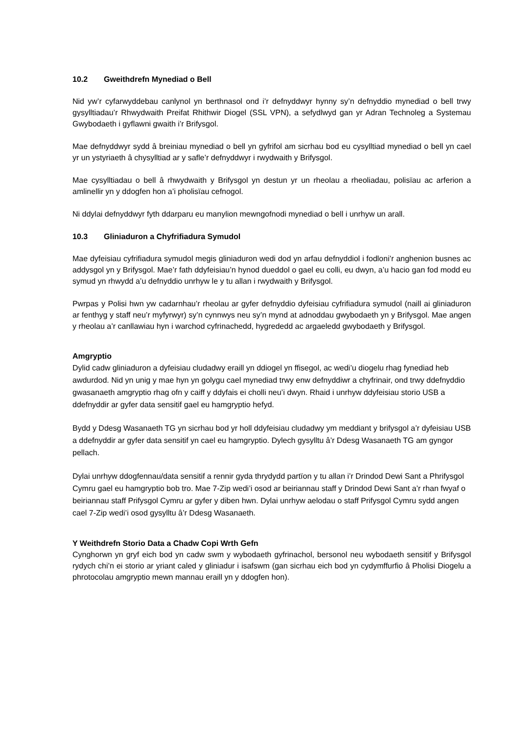10.2 Gweithdrefn Mynediad o Bell
Nid yw’r cyfarwyddebau canlynol yn berthnasol ond i’r defnyddwyr hynny sy’n defnyddio mynediad o bell trwy gysylltiadau’r Rhwydwaith Preifat Rhithwir Diogel (SSL VPN), a sefydlwyd gan yr Adran Technoleg a Systemau Gwybodaeth i gyflawni gwaith i’r Brifysgol.
Mae defnyddwyr sydd â breiniau mynediad o bell yn gyfrifol am sicrhau bod eu cysylltiad mynediad o bell yn cael yr un ystyriaeth â chysylltiad ar y safle’r defnyddwyr i rwydwaith y Brifysgol.
Mae cysylltiadau o bell â rhwydwaith y Brifysgol yn destun yr un rheolau a rheoliadau, polisïau ac arferion a amlinellir yn y ddogfen hon a’i pholisïau cefnogol.
Ni ddylai defnyddwyr fyth ddarparu eu manylion mewngofnodi mynediad o bell i unrhyw un arall.
10.3 Gliniaduron a Chyfrifiadura Symudol
Mae dyfeisiau cyfrifiadura symudol megis gliniaduron wedi dod yn arfau defnyddiol i fodloni’r anghenion busnes ac addysgol yn y Brifysgol. Mae’r fath ddyfeisiau’n hynod dueddol o gael eu colli, eu dwyn, a’u hacio gan fod modd eu symud yn rhwydd a’u defnyddio unrhyw le y tu allan i rwydwaith y Brifysgol.
Pwrpas y Polisi hwn yw cadarnhau’r rheolau ar gyfer defnyddio dyfeisiau cyfrifiadura symudol (naill ai gliniaduron ar fenthyg y staff neu’r myfyrwyr) sy’n cynnwys neu sy’n mynd at adnoddau gwybodaeth yn y Brifysgol. Mae angen y rheolau a’r canllawiau hyn i warchod cyfrinachedd, hygrededd ac argaeledd gwybodaeth y Brifysgol.
Amgryptio
Dylid cadw gliniaduron a dyfeisiau cludadwy eraill yn ddiogel yn ffisegol, ac wedi’u diogelu rhag fynediad heb awdurdod. Nid yn unig y mae hyn yn golygu cael mynediad trwy enw defnyddiwr a chyfrinair, ond trwy ddefnyddio gwasanaeth amgryptio rhag ofn y caiff y ddyfais ei cholli neu’i dwyn. Rhaid i unrhyw ddyfeisiau storio USB a ddefnyddir ar gyfer data sensitif gael eu hamgryptio hefyd.
Bydd y Ddesg Wasanaeth TG yn sicrhau bod yr holl ddyfeisiau cludadwy ym meddiant y brifysgol a’r dyfeisiau USB a ddefnyddir ar gyfer data sensitif yn cael eu hamgryptio. Dylech gysylltu â’r Ddesg Wasanaeth TG am gyngor pellach.
Dylai unrhyw ddogfennau/data sensitif a rennir gyda thrydydd partïon y tu allan i’r Drindod Dewi Sant a Phrifysgol Cymru gael eu hamgryptio bob tro. Mae 7-Zip wedi’i osod ar beiriannau staff y Drindod Dewi Sant a’r rhan fwyaf o beiriannau staff Prifysgol Cymru ar gyfer y diben hwn. Dylai unrhyw aelodau o staff Prifysgol Cymru sydd angen cael 7-Zip wedi’i osod gysylltu â’r Ddesg Wasanaeth.
Y Weithdrefn Storio Data a Chadw Copi Wrth Gefn
Cynghorwn yn gryf eich bod yn cadw swm y wybodaeth gyfrinachol, bersonol neu wybodaeth sensitif y Brifysgol rydych chi’n ei storio ar yriant caled y gliniadur i isafswm (gan sicrhau eich bod yn cydymffurfio â Pholisi Diogelu a phrotocolau amgryptio mewn mannau eraill yn y ddogfen hon).